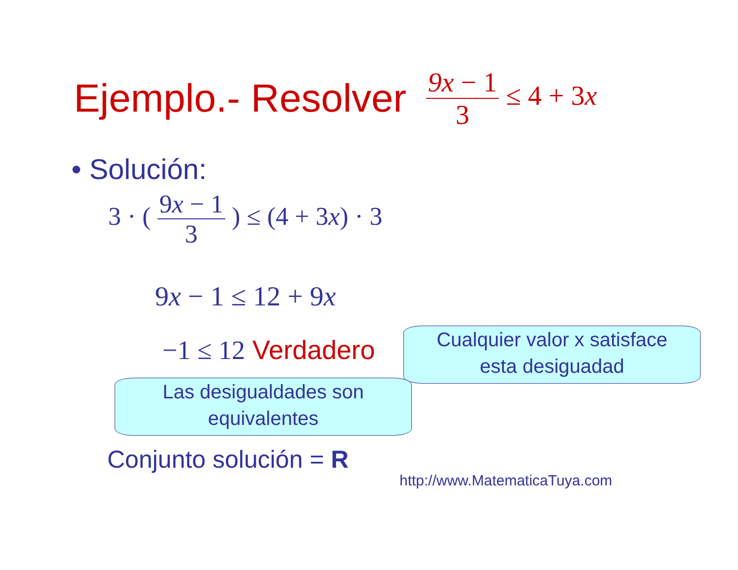Ejemplo.- Resolver 9x − 1 3 ≤ 4 + 3x
• Solución:
3 · ( 9x − 1 3 ) ≤ (4 + 3x) · 3
9x − 1 ≤ 12 + 9x
−1 ≤ 12 Verdadero
Cualquier valor x satisface
esta desiguadad
Las desigualdades son
equivalentes
Conjunto solución = R
http://www.MatematicaTuya.com